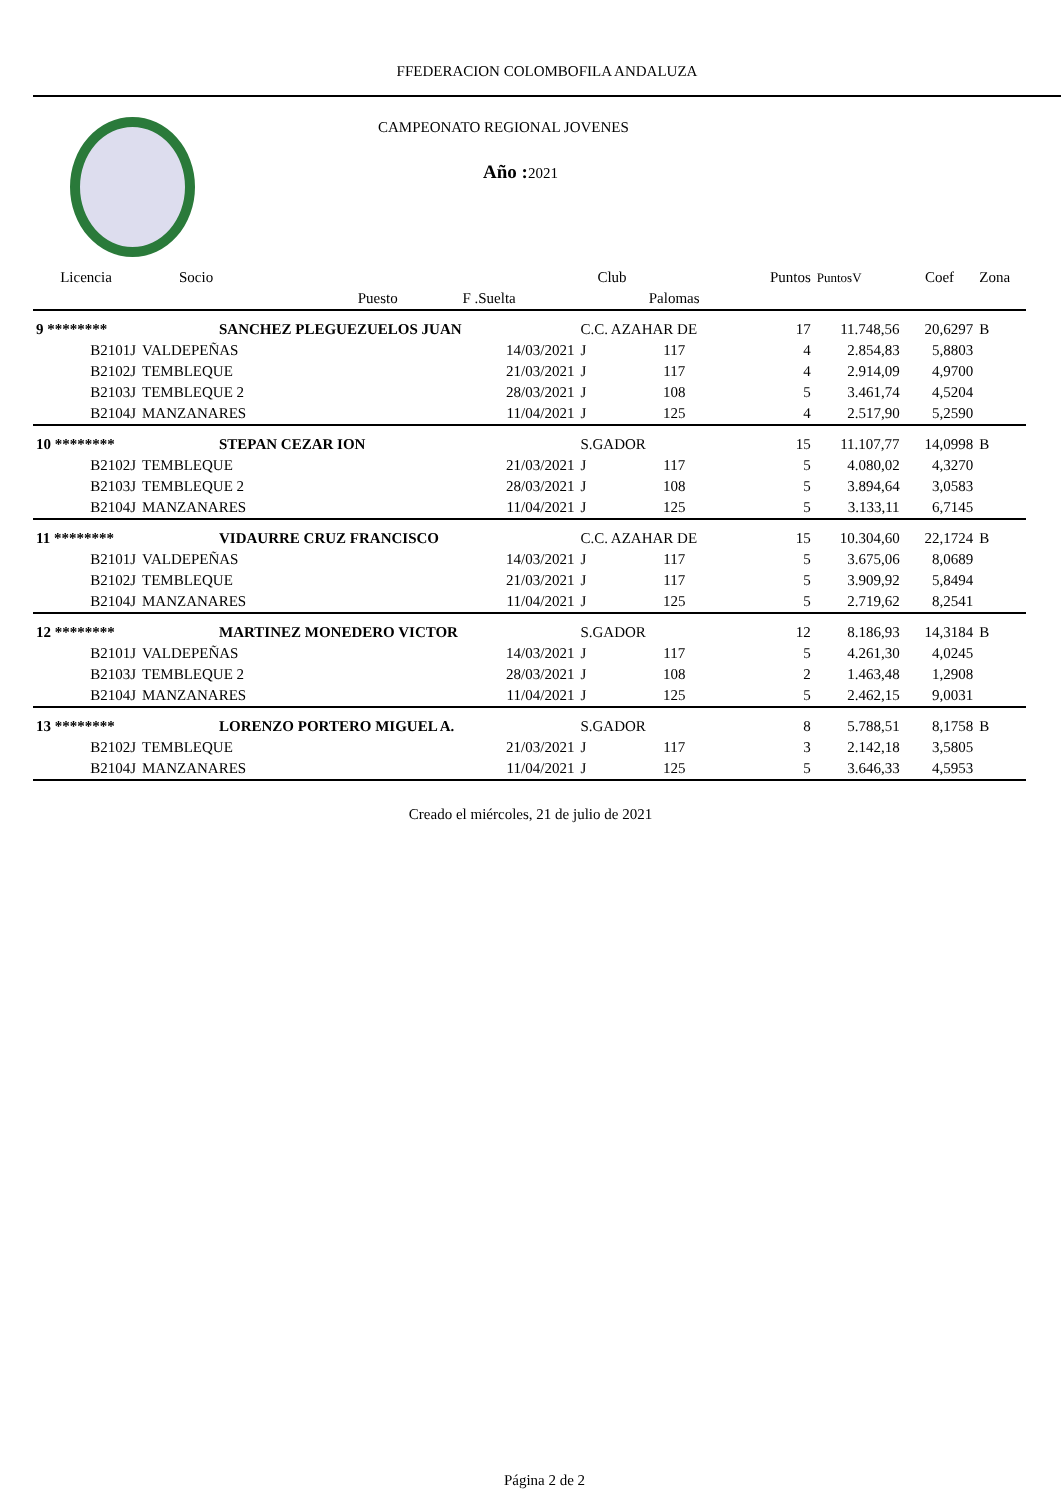FFEDERACION COLOMBOFILA ANDALUZA
CAMPEONATO REGIONAL JOVENES
Año :2021
| Licencia | Socio | | | Club | | | Puntos | PuntosV | Coef | Zona |
| --- | --- | --- | --- | --- | --- | --- | --- | --- | --- | --- |
| | | Puesto | F .Suelta | | Palomas | | | | | |
| 9 ******** | SANCHEZ PLEGUEZUELOS JUAN | | | C.C. AZAHAR DE | | | 17 | 11.748,56 | 20,6297 | B |
| B2101J | VALDEPEÑAS | | 14/03/2021 | J | 117 | | 4 | 2.854,83 | 5,8803 | |
| B2102J | TEMBLEQUE | | 21/03/2021 | J | 117 | | 4 | 2.914,09 | 4,9700 | |
| B2103J | TEMBLEQUE 2 | | 28/03/2021 | J | 108 | | 5 | 3.461,74 | 4,5204 | |
| B2104J | MANZANARES | | 11/04/2021 | J | 125 | | 4 | 2.517,90 | 5,2590 | |
| 10 ******** | STEPAN CEZAR ION | | | S.GADOR | | | 15 | 11.107,77 | 14,0998 | B |
| B2102J | TEMBLEQUE | | 21/03/2021 | J | 117 | | 5 | 4.080,02 | 4,3270 | |
| B2103J | TEMBLEQUE 2 | | 28/03/2021 | J | 108 | | 5 | 3.894,64 | 3,0583 | |
| B2104J | MANZANARES | | 11/04/2021 | J | 125 | | 5 | 3.133,11 | 6,7145 | |
| 11 ******** | VIDAURRE CRUZ FRANCISCO | | | C.C. AZAHAR DE | | | 15 | 10.304,60 | 22,1724 | B |
| B2101J | VALDEPEÑAS | | 14/03/2021 | J | 117 | | 5 | 3.675,06 | 8,0689 | |
| B2102J | TEMBLEQUE | | 21/03/2021 | J | 117 | | 5 | 3.909,92 | 5,8494 | |
| B2104J | MANZANARES | | 11/04/2021 | J | 125 | | 5 | 2.719,62 | 8,2541 | |
| 12 ******** | MARTINEZ MONEDERO VICTOR | | | S.GADOR | | | 12 | 8.186,93 | 14,3184 | B |
| B2101J | VALDEPEÑAS | | 14/03/2021 | J | 117 | | 5 | 4.261,30 | 4,0245 | |
| B2103J | TEMBLEQUE 2 | | 28/03/2021 | J | 108 | | 2 | 1.463,48 | 1,2908 | |
| B2104J | MANZANARES | | 11/04/2021 | J | 125 | | 5 | 2.462,15 | 9,0031 | |
| 13 ******** | LORENZO PORTERO MIGUEL A. | | | S.GADOR | | | 8 | 5.788,51 | 8,1758 | B |
| B2102J | TEMBLEQUE | | 21/03/2021 | J | 117 | | 3 | 2.142,18 | 3,5805 | |
| B2104J | MANZANARES | | 11/04/2021 | J | 125 | | 5 | 3.646,33 | 4,5953 | |
Creado el miércoles, 21 de julio de 2021
Página 2 de 2